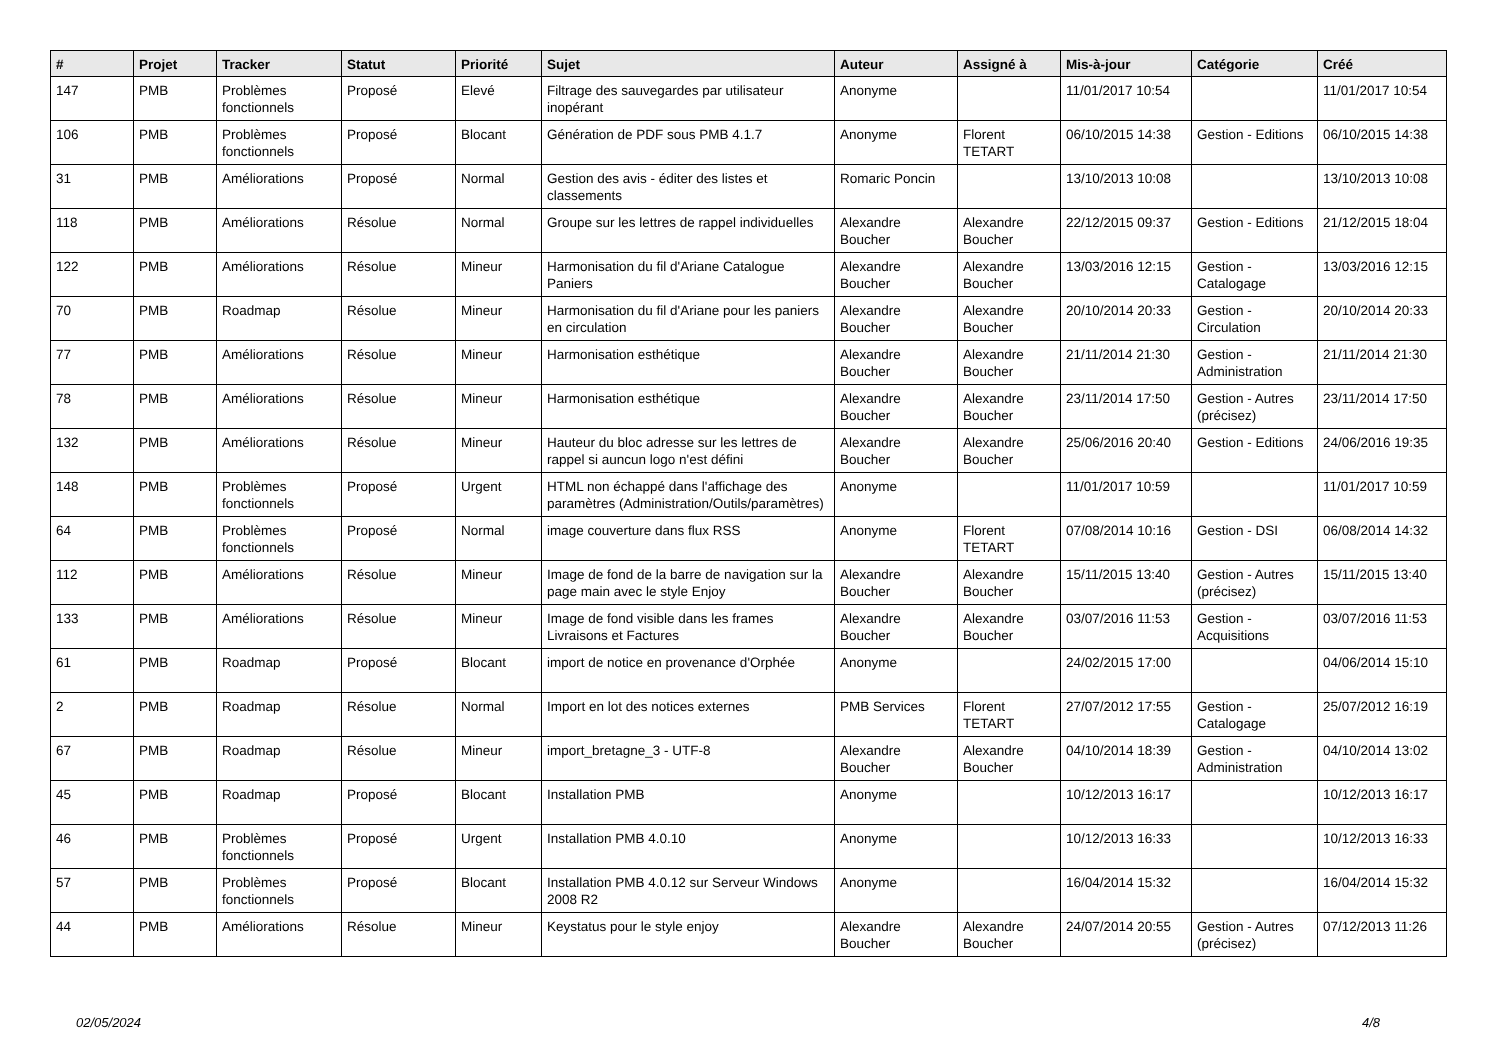| # | Projet | Tracker | Statut | Priorité | Sujet | Auteur | Assigné à | Mis-à-jour | Catégorie | Créé |
| --- | --- | --- | --- | --- | --- | --- | --- | --- | --- | --- |
| 147 | PMB | Problèmes fonctionnels | Proposé | Elevé | Filtrage des sauvegardes par utilisateur inopérant | Anonyme | | 11/01/2017 10:54 | | 11/01/2017 10:54 |
| 106 | PMB | Problèmes fonctionnels | Proposé | Blocant | Génération de PDF sous PMB 4.1.7 | Anonyme | Florent TETART | 06/10/2015 14:38 | Gestion - Editions | 06/10/2015 14:38 |
| 31 | PMB | Améliorations | Proposé | Normal | Gestion des avis - éditer des listes et classements | Romaric Poncin | | 13/10/2013 10:08 | | 13/10/2013 10:08 |
| 118 | PMB | Améliorations | Résolue | Normal | Groupe sur les lettres de rappel individuelles | Alexandre Boucher | Alexandre Boucher | 22/12/2015 09:37 | Gestion - Editions | 21/12/2015 18:04 |
| 122 | PMB | Améliorations | Résolue | Mineur | Harmonisation du fil d'Ariane Catalogue Paniers | Alexandre Boucher | Alexandre Boucher | 13/03/2016 12:15 | Gestion - Catalogage | 13/03/2016 12:15 |
| 70 | PMB | Roadmap | Résolue | Mineur | Harmonisation du fil d'Ariane pour les paniers en circulation | Alexandre Boucher | Alexandre Boucher | 20/10/2014 20:33 | Gestion - Circulation | 20/10/2014 20:33 |
| 77 | PMB | Améliorations | Résolue | Mineur | Harmonisation esthétique | Alexandre Boucher | Alexandre Boucher | 21/11/2014 21:30 | Gestion - Administration | 21/11/2014 21:30 |
| 78 | PMB | Améliorations | Résolue | Mineur | Harmonisation esthétique | Alexandre Boucher | Alexandre Boucher | 23/11/2014 17:50 | Gestion - Autres (précisez) | 23/11/2014 17:50 |
| 132 | PMB | Améliorations | Résolue | Mineur | Hauteur du bloc adresse sur les lettres de rappel si auncun logo n'est défini | Alexandre Boucher | Alexandre Boucher | 25/06/2016 20:40 | Gestion - Editions | 24/06/2016 19:35 |
| 148 | PMB | Problèmes fonctionnels | Proposé | Urgent | HTML non échappé dans l'affichage des paramètres (Administration/Outils/paramètres) | Anonyme | | 11/01/2017 10:59 | | 11/01/2017 10:59 |
| 64 | PMB | Problèmes fonctionnels | Proposé | Normal | image couverture dans flux RSS | Anonyme | Florent TETART | 07/08/2014 10:16 | Gestion - DSI | 06/08/2014 14:32 |
| 112 | PMB | Améliorations | Résolue | Mineur | Image de fond de la barre de navigation sur la page main avec le style Enjoy | Alexandre Boucher | Alexandre Boucher | 15/11/2015 13:40 | Gestion - Autres (précisez) | 15/11/2015 13:40 |
| 133 | PMB | Améliorations | Résolue | Mineur | Image de fond visible dans les frames Livraisons et Factures | Alexandre Boucher | Alexandre Boucher | 03/07/2016 11:53 | Gestion - Acquisitions | 03/07/2016 11:53 |
| 61 | PMB | Roadmap | Proposé | Blocant | import de notice en provenance d'Orphée | Anonyme | | 24/02/2015 17:00 | | 04/06/2014 15:10 |
| 2 | PMB | Roadmap | Résolue | Normal | Import en lot des notices externes | PMB Services | Florent TETART | 27/07/2012 17:55 | Gestion - Catalogage | 25/07/2012 16:19 |
| 67 | PMB | Roadmap | Résolue | Mineur | import_bretagne_3 - UTF-8 | Alexandre Boucher | Alexandre Boucher | 04/10/2014 18:39 | Gestion - Administration | 04/10/2014 13:02 |
| 45 | PMB | Roadmap | Proposé | Blocant | Installation PMB | Anonyme | | 10/12/2013 16:17 | | 10/12/2013 16:17 |
| 46 | PMB | Problèmes fonctionnels | Proposé | Urgent | Installation PMB 4.0.10 | Anonyme | | 10/12/2013 16:33 | | 10/12/2013 16:33 |
| 57 | PMB | Problèmes fonctionnels | Proposé | Blocant | Installation PMB 4.0.12 sur Serveur Windows 2008 R2 | Anonyme | | 16/04/2014 15:32 | | 16/04/2014 15:32 |
| 44 | PMB | Améliorations | Résolue | Mineur | Keystatus pour le style enjoy | Alexandre Boucher | Alexandre Boucher | 24/07/2014 20:55 | Gestion - Autres (précisez) | 07/12/2013 11:26 |
02/05/2024 4/8